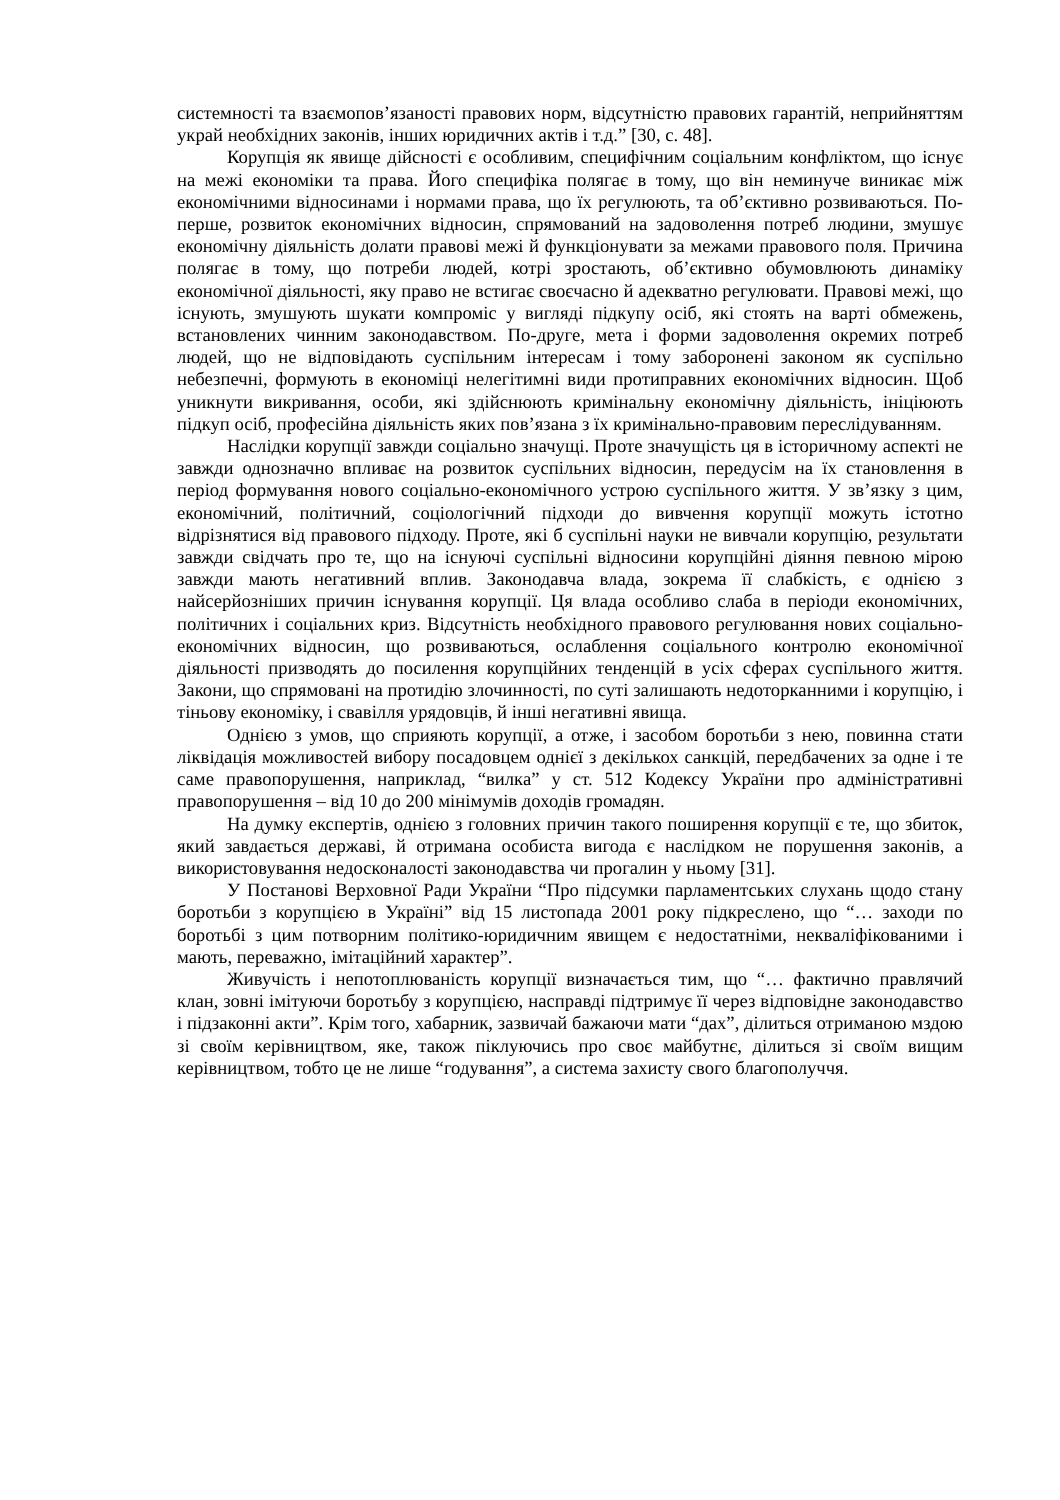системності та взаємопов’язаності правових норм, відсутністю правових гарантій, неприйняттям украй необхідних законів, інших юридичних актів і т.д.” [30, с. 48].
Корупція як явище дійсності є особливим, специфічним соціальним конфліктом, що існує на межі економіки та права. Його специфіка полягає в тому, що він неминуче виникає між економічними відносинами і нормами права, що їх регулюють, та об’єктивно розвиваються. По-перше, розвиток економічних відносин, спрямований на задоволення потреб людини, змушує економічну діяльність долати правові межі й функціонувати за межами правового поля. Причина полягає в тому, що потреби людей, котрі зростають, об’єктивно обумовлюють динаміку економічної діяльності, яку право не встигає своєчасно й адекватно регулювати. Правові межі, що існують, змушують шукати компроміс у вигляді підкупу осіб, які стоять на варті обмежень, встановлених чинним законодавством. По-друге, мета і форми задоволення окремих потреб людей, що не відповідають суспільним інтересам і тому заборонені законом як суспільно небезпечні, формують в економіці нелегітимні види протиправних економічних відносин. Щоб уникнути викривання, особи, які здійснюють кримінальну економічну діяльність, ініціюють підкуп осіб, професійна діяльність яких пов’язана з їх кримінально-правовим переслідуванням.
Наслідки корупції завжди соціально значущі. Проте значущість ця в історичному аспекті не завжди однозначно впливає на розвиток суспільних відносин, передусім на їх становлення в період формування нового соціально-економічного устрою суспільного життя. У зв’язку з цим, економічний, політичний, соціологічний підходи до вивчення корупції можуть істотно відрізнятися від правового підходу. Проте, які б суспільні науки не вивчали корупцію, результати завжди свідчать про те, що на існуючі суспільні відносини корупційні діяння певною мірою завжди мають негативний вплив. Законодавча влада, зокрема її слабкість, є однією з найсерйозніших причин існування корупції. Ця влада особливо слаба в періоди економічних, політичних і соціальних криз. Відсутність необхідного правового регулювання нових соціально-економічних відносин, що розвиваються, ослаблення соціального контролю економічної діяльності призводять до посилення корупційних тенденцій в усіх сферах суспільного життя. Закони, що спрямовані на протидію злочинності, по суті залишають недоторканними і корупцію, і тіньову економіку, і свавілля урядовців, й інші негативні явища.
Однією з умов, що сприяють корупції, а отже, і засобом боротьби з нею, повинна стати ліквідація можливостей вибору посадовцем однієї з декількох санкцій, передбачених за одне і те саме правопорушення, наприклад, “вилка” у ст. 512 Кодексу України про адміністративні правопорушення – від 10 до 200 мінімумів доходів громадян.
На думку експертів, однією з головних причин такого поширення корупції є те, що збиток, який завдається державі, й отримана особиста вигода є наслідком не порушення законів, а використовування недосконалості законодавства чи прогалин у ньому [31].
У Постанові Верховної Ради України “Про підсумки парламентських слухань щодо стану боротьби з корупцією в Україні” від 15 листопада 2001 року підкреслено, що “… заходи по боротьбі з цим потворним політико-юридичним явищем є недостатніми, некваліфікованими і мають, переважно, імітаційний характер”.
Живучість і непотоплюваність корупції визначається тим, що “… фактично правлячий клан, зовні імітуючи боротьбу з корупцією, насправді підтримує її через відповідне законодавство і підзаконні акти”. Крім того, хабарник, зазвичай бажаючи мати “дах”, ділиться отриманою мздою зі своїм керівництвом, яке, також піклуючись про своє майбутнє, ділиться зі своїм вищим керівництвом, тобто це не лише “годування”, а система захисту свого благополуччя.